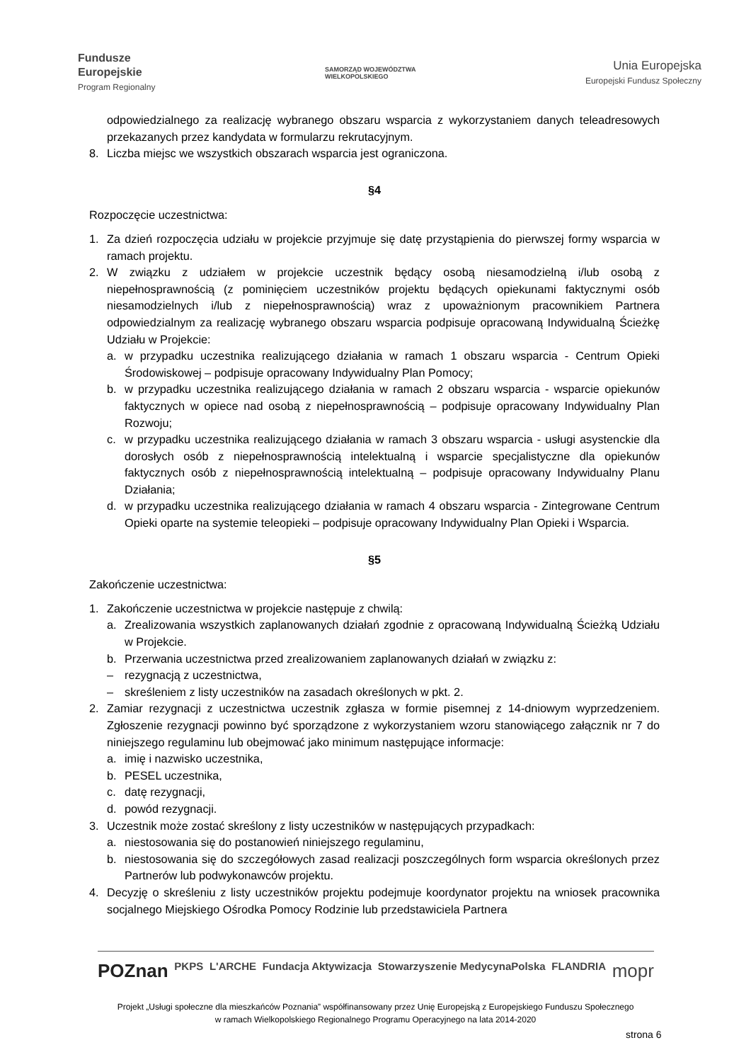Fundusze
Europejskie
Program Regionalny
SAMORZĄD WOJEWÓDZTWA
WIELKOPOLSKIEGO
Unia Europejska
Europejski Fundusz Społeczny
odpowiedzialnego za realizację wybranego obszaru wsparcia z wykorzystaniem danych teleadresowych przekazanych przez kandydata w formularzu rekrutacyjnym.
8. Liczba miejsc we wszystkich obszarach wsparcia jest ograniczona.
§4
Rozpoczęcie uczestnictwa:
1. Za dzień rozpoczęcia udziału w projekcie przyjmuje się datę przystąpienia do pierwszej formy wsparcia w ramach projektu.
2. W związku z udziałem w projekcie uczestnik będący osobą niesamodzielną i/lub osobą z niepełnosprawnością (z pominięciem uczestników projektu będących opiekunami faktycznymi osób niesamodzielnych i/lub z niepełnosprawnością) wraz z upoważnionym pracownikiem Partnera odpowiedzialnym za realizację wybranego obszaru wsparcia podpisuje opracowaną Indywidualną Ścieżkę Udziału w Projekcie:
a. w przypadku uczestnika realizującego działania w ramach 1 obszaru wsparcia - Centrum Opieki Środowiskowej – podpisuje opracowany Indywidualny Plan Pomocy;
b. w przypadku uczestnika realizującego działania w ramach 2 obszaru wsparcia - wsparcie opiekunów faktycznych w opiece nad osobą z niepełnosprawnością – podpisuje opracowany Indywidualny Plan Rozwoju;
c. w przypadku uczestnika realizującego działania w ramach 3 obszaru wsparcia - usługi asystenckie dla dorosłych osób z niepełnosprawnością intelektualną i wsparcie specjalistyczne dla opiekunów faktycznych osób z niepełnosprawnością intelektualną – podpisuje opracowany Indywidualny Planu Działania;
d. w przypadku uczestnika realizującego działania w ramach 4 obszaru wsparcia - Zintegrowane Centrum Opieki oparte na systemie teleopieki – podpisuje opracowany Indywidualny Plan Opieki i Wsparcia.
§5
Zakończenie uczestnictwa:
1. Zakończenie uczestnictwa w projekcie następuje z chwilą:
a. Zrealizowania wszystkich zaplanowanych działań zgodnie z opracowaną Indywidualną Ścieżką Udziału w Projekcie.
b. Przerwania uczestnictwa przed zrealizowaniem zaplanowanych działań w związku z:
– rezygnacją z uczestnictwa,
– skreśleniem z listy uczestników na zasadach określonych w pkt. 2.
2. Zamiar rezygnacji z uczestnictwa uczestnik zgłasza w formie pisemnej z 14-dniowym wyprzedzeniem. Zgłoszenie rezygnacji powinno być sporządzone z wykorzystaniem wzoru stanowiącego załącznik nr 7 do niniejszego regulaminu lub obejmować jako minimum następujące informacje:
a. imię i nazwisko uczestnika,
b. PESEL uczestnika,
c. datę rezygnacji,
d. powód rezygnacji.
3. Uczestnik może zostać skreślony z listy uczestników w następujących przypadkach:
a. niestosowania się do postanowień niniejszego regulaminu,
b. niestosowania się do szczegółowych zasad realizacji poszczególnych form wsparcia określonych przez Partnerów lub podwykonawców projektu.
4. Decyzję o skreśleniu z listy uczestników projektu podejmuje koordynator projektu na wniosek pracownika socjalnego Miejskiego Ośrodka Pomocy Rodzinie lub przedstawiciela Partnera
POZnan PKPS L'ARCHE Fundacja Aktywizacja Stowarzyszenie MedycynaPolska FLANDRIA mopr
Projekt „Usługi społeczne dla mieszkańców Poznania” współfinansowany przez Unię Europejską z Europejskiego Funduszu Społecznego
w ramach Wielkopolskiego Regionalnego Programu Operacyjnego na lata 2014-2020
strona 6